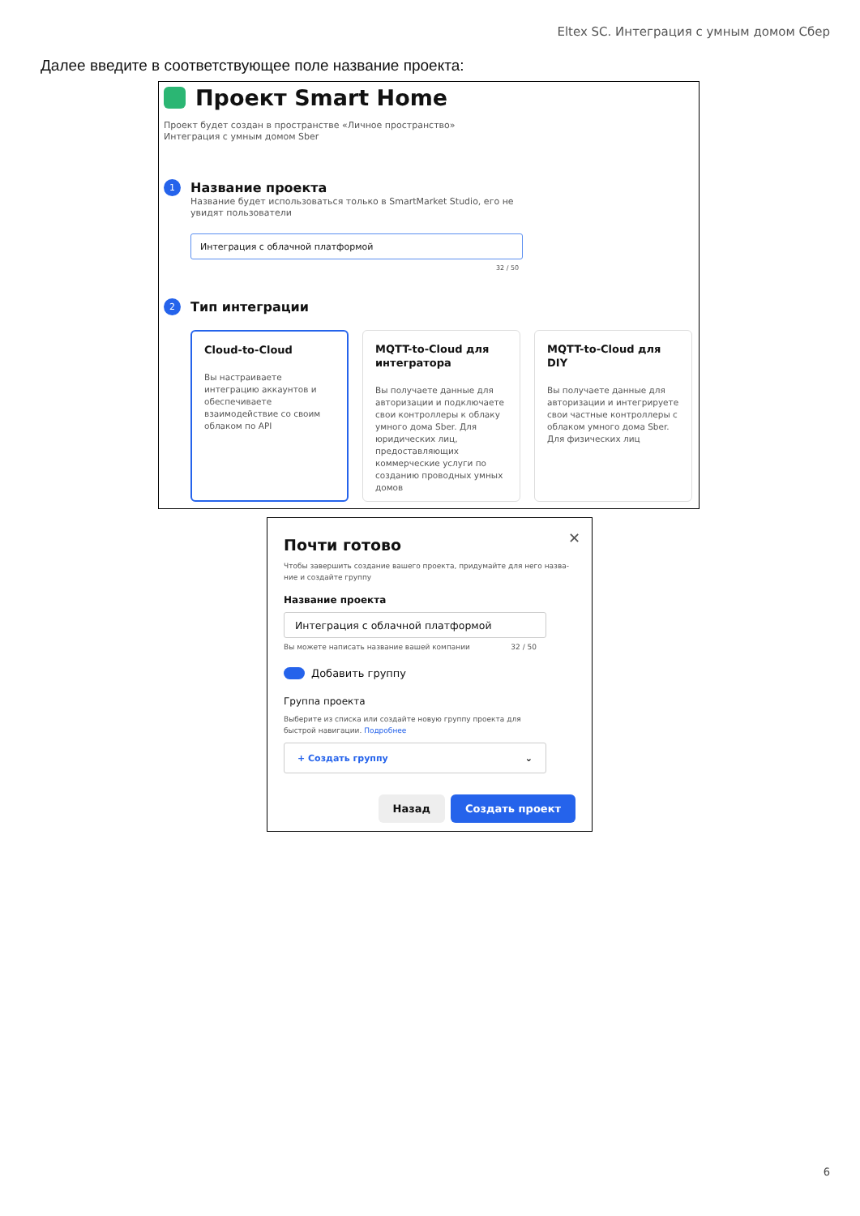Eltex SC. Интеграция с умным домом Сбер
Далее введите в соответствующее поле название проекта:
Проект Smart Home
Проект будет создан в пространстве «Личное пространство»
Интеграция с умным домом Sber
1 Название проекта
Название будет использоваться только в SmartMarket Studio, его не
увидят пользователи
Интеграция с облачной платформой
32 / 50
2 Тип интеграции
Cloud-to-Cloud
Вы настраиваете интеграцию аккаунтов и обеспечиваете взаимодействие со своим облаком по API
MQTT-to-Cloud для интегратора
Вы получаете данные для авторизации и подключаете свои контроллеры к облаку умного дома Sber. Для юридических лиц, предоставляющих коммерческие услуги по созданию проводных умных домов
MQTT-to-Cloud для DIY
Вы получаете данные для авторизации и интегрируете свои частные контроллеры с облаком умного дома Sber. Для физических лиц
✕
Почти готово
Чтобы завершить создание вашего проекта, придумайте для него назва-
ние и создайте группу
Название проекта
Интеграция с облачной платформой
Вы можете написать название вашей компании 32 / 50
Добавить группу
Группа проекта
Выберите из списка или создайте новую группу проекта для
быстрой навигации. Подробнее
+ Создать группу ⌄
Назад Создать проект
6